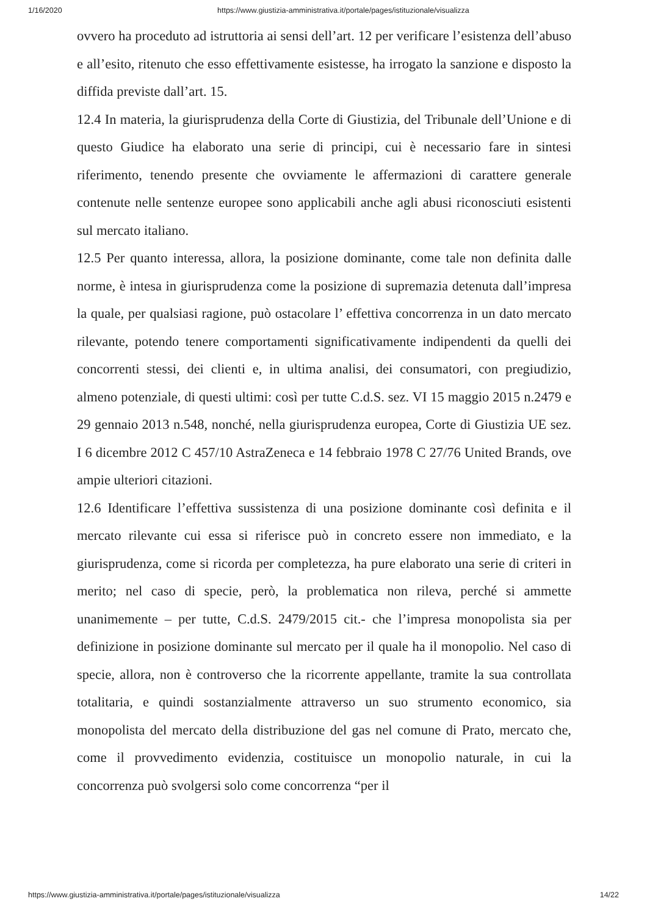1/16/2020 https://www.giustizia-amministrativa.it/portale/pages/istituzionale/visualizza
ovvero ha proceduto ad istruttoria ai sensi dell’art. 12 per verificare l’esistenza dell’abuso e all’esito, ritenuto che esso effettivamente esistesse, ha irrogato la sanzione e disposto la diffida previste dall’art. 15.
12.4 In materia, la giurisprudenza della Corte di Giustizia, del Tribunale dell’Unione e di questo Giudice ha elaborato una serie di principi, cui è necessario fare in sintesi riferimento, tenendo presente che ovviamente le affermazioni di carattere generale contenute nelle sentenze europee sono applicabili anche agli abusi riconosciuti esistenti sul mercato italiano.
12.5 Per quanto interessa, allora, la posizione dominante, come tale non definita dalle norme, è intesa in giurisprudenza come la posizione di supremazia detenuta dall’impresa la quale, per qualsiasi ragione, può ostacolare l’ effettiva concorrenza in un dato mercato rilevante, potendo tenere comportamenti significativamente indipendenti da quelli dei concorrenti stessi, dei clienti e, in ultima analisi, dei consumatori, con pregiudizio, almeno potenziale, di questi ultimi: così per tutte C.d.S. sez. VI 15 maggio 2015 n.2479 e 29 gennaio 2013 n.548, nonché, nella giurisprudenza europea, Corte di Giustizia UE sez. I 6 dicembre 2012 C 457/10 AstraZeneca e 14 febbraio 1978 C 27/76 United Brands, ove ampie ulteriori citazioni.
12.6 Identificare l’effettiva sussistenza di una posizione dominante così definita e il mercato rilevante cui essa si riferisce può in concreto essere non immediato, e la giurisprudenza, come si ricorda per completezza, ha pure elaborato una serie di criteri in merito; nel caso di specie, però, la problematica non rileva, perché si ammette unanimemente – per tutte, C.d.S. 2479/2015 cit.- che l’impresa monopolista sia per definizione in posizione dominante sul mercato per il quale ha il monopolio. Nel caso di specie, allora, non è controverso che la ricorrente appellante, tramite la sua controllata totalitaria, e quindi sostanzialmente attraverso un suo strumento economico, sia monopolista del mercato della distribuzione del gas nel comune di Prato, mercato che, come il provvedimento evidenzia, costituisce un monopolio naturale, in cui la concorrenza può svolgersi solo come concorrenza “per il
https://www.giustizia-amministrativa.it/portale/pages/istituzionale/visualizza 14/22